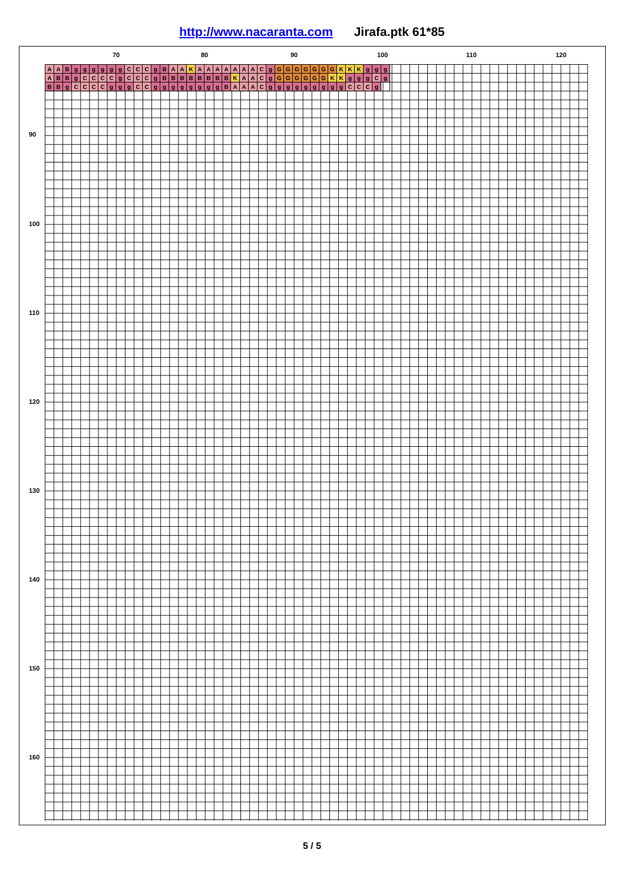http://www.nacaranta.com Jirafa.ptk 61*85
70 80 90 100 110 120
90
100
110
120
130
140
150
160
| A | A | B | g | g | g | g | g | g | C | C | C | g | B | A | A | K | A | A | A | A | A | A | A | C | g | G | G | G | G | G | G | G | K | K | K | g | g | g |
| A | B | B | g | C | C | C | C | g | C | C | C | g | B | B | B | B | B | B | B | B | K | A | A | C | g | G | G | G | G | G | G | K | K | g | g | g | C | g |
| B | B | g | C | C | C | C | g | g | g | C | C | g | g | g | g | g | g | g | g | B | A | A | A | C | g | g | g | g | g | g | g | g | g | C | C | C | g | |
5 / 5